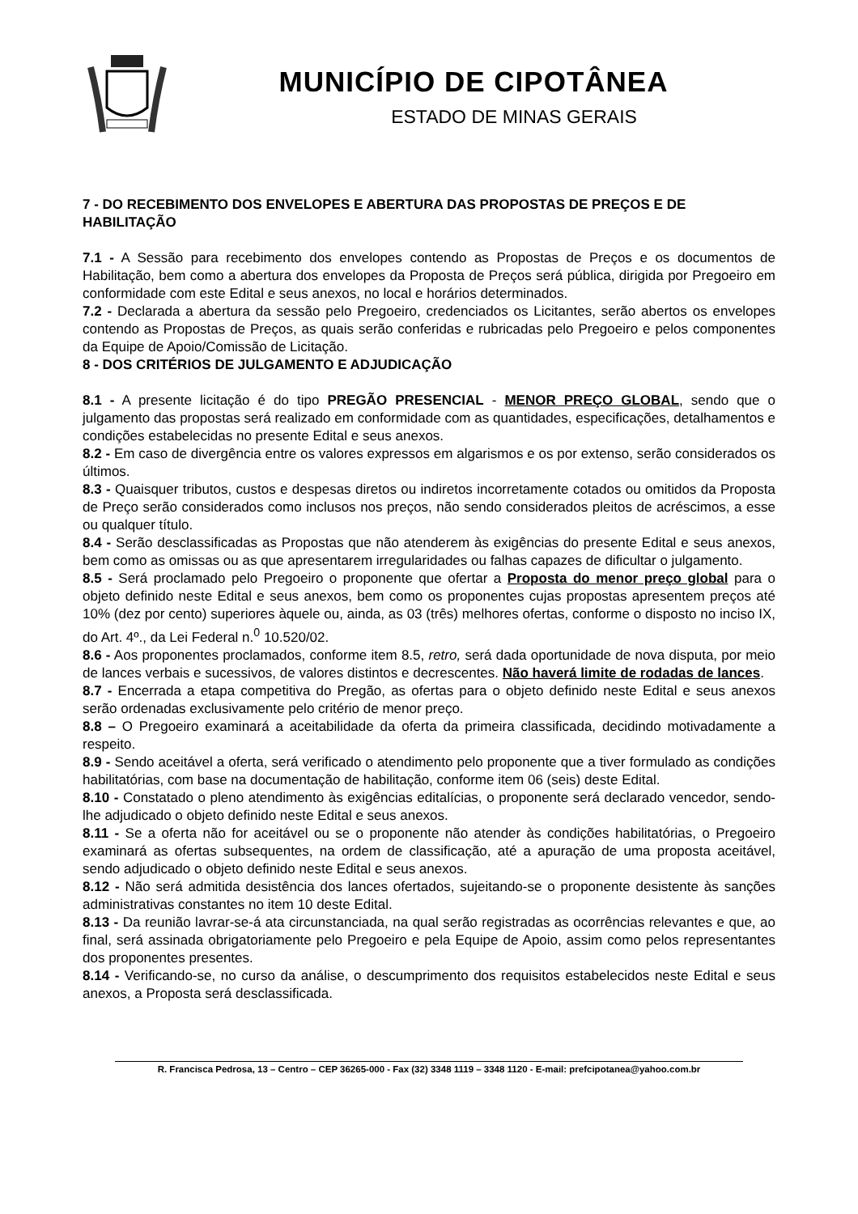MUNICÍPIO DE CIPOTÂNEA
ESTADO DE MINAS GERAIS
7 - DO RECEBIMENTO DOS ENVELOPES E ABERTURA DAS PROPOSTAS DE PREÇOS E DE HABILITAÇÃO
7.1 - A Sessão para recebimento dos envelopes contendo as Propostas de Preços e os documentos de Habilitação, bem como a abertura dos envelopes da Proposta de Preços será pública, dirigida por Pregoeiro em conformidade com este Edital e seus anexos, no local e horários determinados.
7.2 - Declarada a abertura da sessão pelo Pregoeiro, credenciados os Licitantes, serão abertos os envelopes contendo as Propostas de Preços, as quais serão conferidas e rubricadas pelo Pregoeiro e pelos componentes da Equipe de Apoio/Comissão de Licitação.
8 - DOS CRITÉRIOS DE JULGAMENTO E ADJUDICAÇÃO
8.1 - A presente licitação é do tipo PREGÃO PRESENCIAL - MENOR PREÇO GLOBAL, sendo que o julgamento das propostas será realizado em conformidade com as quantidades, especificações, detalhamentos e condições estabelecidas no presente Edital e seus anexos.
8.2 - Em caso de divergência entre os valores expressos em algarismos e os por extenso, serão considerados os últimos.
8.3 - Quaisquer tributos, custos e despesas diretos ou indiretos incorretamente cotados ou omitidos da Proposta de Preço serão considerados como inclusos nos preços, não sendo considerados pleitos de acréscimos, a esse ou qualquer título.
8.4 - Serão desclassificadas as Propostas que não atenderem às exigências do presente Edital e seus anexos, bem como as omissas ou as que apresentarem irregularidades ou falhas capazes de dificultar o julgamento.
8.5 - Será proclamado pelo Pregoeiro o proponente que ofertar a Proposta do menor preço global para o objeto definido neste Edital e seus anexos, bem como os proponentes cujas propostas apresentem preços até 10% (dez por cento) superiores àquele ou, ainda, as 03 (três) melhores ofertas, conforme o disposto no inciso IX, do Art. 4º., da Lei Federal n.<sup>0</sup> 10.520/02.
8.6 - Aos proponentes proclamados, conforme item 8.5, retro, será dada oportunidade de nova disputa, por meio de lances verbais e sucessivos, de valores distintos e decrescentes. Não haverá limite de rodadas de lances.
8.7 - Encerrada a etapa competitiva do Pregão, as ofertas para o objeto definido neste Edital e seus anexos serão ordenadas exclusivamente pelo critério de menor preço.
8.8 – O Pregoeiro examinará a aceitabilidade da oferta da primeira classificada, decidindo motivadamente a respeito.
8.9 - Sendo aceitável a oferta, será verificado o atendimento pelo proponente que a tiver formulado as condições habilitatórias, com base na documentação de habilitação, conforme item 06 (seis) deste Edital.
8.10 - Constatado o pleno atendimento às exigências editalícias, o proponente será declarado vencedor, sendo-lhe adjudicado o objeto definido neste Edital e seus anexos.
8.11 - Se a oferta não for aceitável ou se o proponente não atender às condições habilitatórias, o Pregoeiro examinará as ofertas subsequentes, na ordem de classificação, até a apuração de uma proposta aceitável, sendo adjudicado o objeto definido neste Edital e seus anexos.
8.12 - Não será admitida desistência dos lances ofertados, sujeitando-se o proponente desistente às sanções administrativas constantes no item 10 deste Edital.
8.13 - Da reunião lavrar-se-á ata circunstanciada, na qual serão registradas as ocorrências relevantes e que, ao final, será assinada obrigatoriamente pelo Pregoeiro e pela Equipe de Apoio, assim como pelos representantes dos proponentes presentes.
8.14 - Verificando-se, no curso da análise, o descumprimento dos requisitos estabelecidos neste Edital e seus anexos, a Proposta será desclassificada.
R. Francisca Pedrosa, 13 – Centro – CEP 36265-000 - Fax (32) 3348 1119 – 3348 1120 - E-mail: prefcipotanea@yahoo.com.br